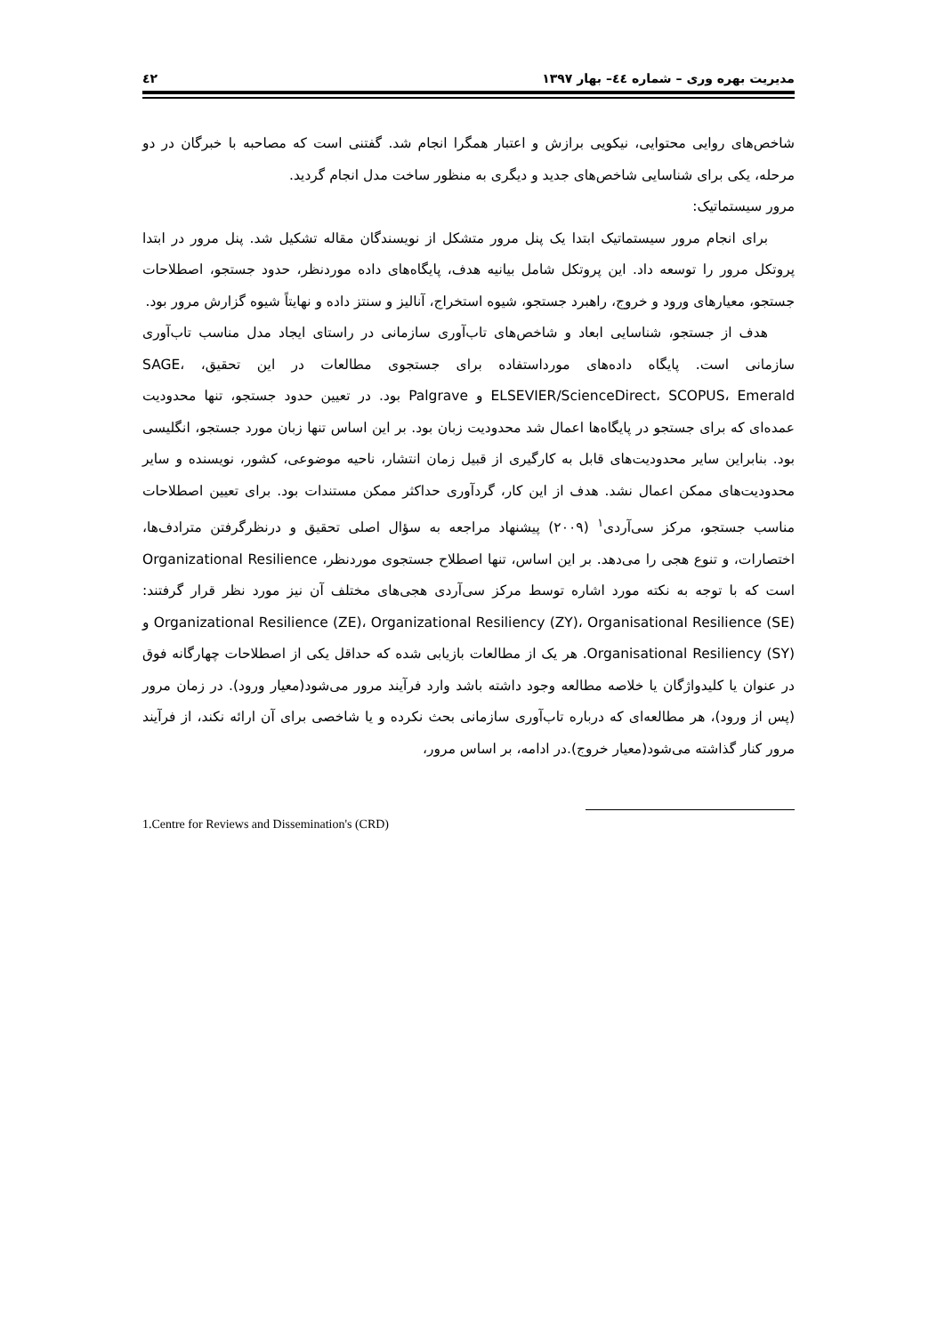مدیریت بهره وری – شماره ٤٤– بهار ١٣٩٧ ٤٢
شاخص‌های روایی محتوایی، نیکویی برازش و اعتبار همگرا انجام شد. گفتنی است که مصاحبه با خبرگان در دو مرحله، یکی برای شناسایی شاخص‌های جدید و دیگری به منظور ساخت مدل انجام گردید.
مرور سیستماتیک:
برای انجام مرور سیستماتیک ابتدا یک پنل مرور متشکل از نویسندگان مقاله تشکیل شد. پنل مرور در ابتدا پروتکل مرور را توسعه داد. این پروتکل شامل بیانیه هدف، پایگاه‌های داده موردنظر، حدود جستجو، اصطلاحات جستجو، معیارهای ورود و خروج، راهبرد جستجو، شیوه استخراج، آنالیز و سنتز داده و نهایتاً شیوه گزارش مرور بود.
هدف از جستجو، شناسایی ابعاد و شاخص‌های تاب‌آوری سازمانی در راستای ایجاد مدل مناسب تاب‌آوری سازمانی است. پایگاه داده‌های مورداستفاده برای جستجوی مطالعات در این تحقیق، SAGE، ELSEVIER/ScienceDirect، SCOPUS، Emerald و Palgrave بود. در تعیین حدود جستجو، تنها محدودیت عمده‌ای که برای جستجو در پایگاه‌ها اعمال شد محدودیت زبان بود. بر این اساس تنها زبان مورد جستجو، انگلیسی بود. بنابراین سایر محدودیت‌های قابل به کارگیری از قبیل زمان انتشار، ناحیه موضوعی، کشور، نویسنده و سایر محدودیت‌های ممکن اعمال نشد. هدف از این کار، گردآوری حداکثر ممکن مستندات بود. برای تعیین اصطلاحات مناسب جستجو، مرکز سی‌آردی<sup>١</sup> (٢٠٠٩) پیشنهاد مراجعه به سؤال اصلی تحقیق و درنظرگرفتن مترادف‌ها، اختصارات، و تنوع هجی را می‌دهد. بر این اساس، تنها اصطلاح جستجوی موردنظر، Organizational Resilience است که با توجه به نکته مورد اشاره توسط مرکز سی‌آردی هجی‌های مختلف آن نیز مورد نظر قرار گرفتند: Organizational Resilience (ZE)، Organizational Resiliency (ZY)، Organisational Resilience (SE) و Organisational Resiliency (SY). هر یک از مطالعات بازیابی شده که حداقل یکی از اصطلاحات چهارگانه فوق در عنوان یا کلیدواژگان یا خلاصه مطالعه وجود داشته باشد وارد فرآیند مرور می‌شود(معیار ورود). در زمان مرور (پس از ورود)، هر مطالعه‌ای که درباره تاب‌آوری سازمانی بحث نکرده و یا شاخصی برای آن ارائه نکند، از فرآیند مرور کنار گذاشته می‌شود(معیار خروج).در ادامه، بر اساس مرور،
1.Centre for Reviews and Dissemination's (CRD)